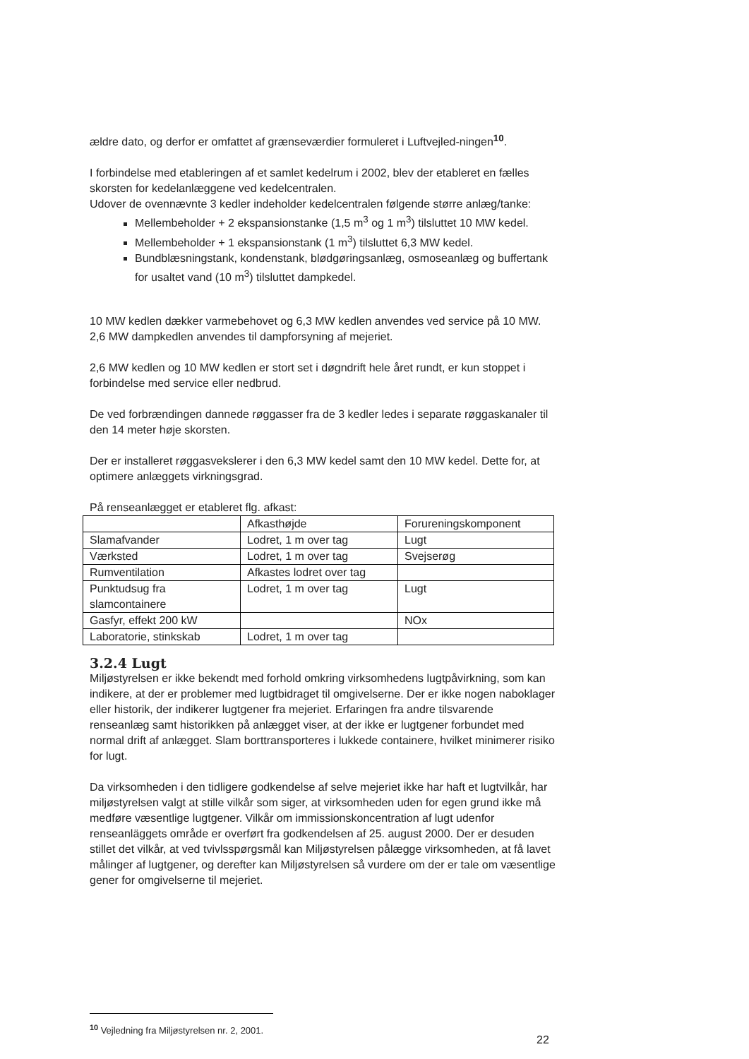ældre dato, og derfor er omfattet af grænseværdier formuleret i Luftvejled-ningen<sup>10</sup>.
I forbindelse med etableringen af et samlet kedelrum i 2002, blev der etableret en fælles skorsten for kedelanlæggene ved kedelcentralen.
Udover de ovennævnte 3 kedler indeholder kedelcentralen følgende større anlæg/tanke:
Mellembeholder + 2 ekspansionstanke (1,5 m<sup>3</sup> og 1 m<sup>3</sup>) tilsluttet 10 MW kedel.
Mellembeholder + 1 ekspansionstank (1 m<sup>3</sup>) tilsluttet 6,3 MW kedel.
Bundblæsningstank, kondenstank, blødgøringsanlæg, osmoseanlæg og buffertank for usaltet vand (10 m<sup>3</sup>) tilsluttet dampkedel.
10 MW kedlen dækker varmebehovet og 6,3 MW kedlen anvendes ved service på 10 MW. 2,6 MW dampkedlen anvendes til dampforsyning af mejeriet.
2,6 MW kedlen og 10 MW kedlen er stort set i døgndrift hele året rundt, er kun stoppet i forbindelse med service eller nedbrud.
De ved forbrændingen dannede røggasser fra de 3 kedler ledes i separate røggaskanaler til den 14 meter høje skorsten.
Der er installeret røggasvekslerer i den 6,3 MW kedel samt den 10 MW kedel. Dette for, at optimere anlæggets virkningsgrad.
På renseanlægget er etableret flg. afkast:
| | Afkasthøjde | Forureningskomponent |
| Slamafvander | Lodret, 1 m over tag | Lugt |
| Værksted | Lodret, 1 m over tag | Svejserøg |
| Rumventilation | Afkastes lodret over tag | |
| Punktudsug fra slamcontainere | Lodret, 1 m over tag | Lugt |
| Gasfyr, effekt 200 kW | | NOx |
| Laboratorie, stinkskab | Lodret, 1 m over tag | |
3.2.4 Lugt
Miljøstyrelsen er ikke bekendt med forhold omkring virksomhedens lugtpåvirkning, som kan indikere, at der er problemer med lugtbidraget til omgivelserne. Der er ikke nogen naboklager eller historik, der indikerer lugtgener fra mejeriet. Erfaringen fra andre tilsvarende renseanlæg samt historikken på anlægget viser, at der ikke er lugtgener forbundet med normal drift af anlægget. Slam borttransporteres i lukkede containere, hvilket minimerer risiko for lugt.
Da virksomheden i den tidligere godkendelse af selve mejeriet ikke har haft et lugtvilkår, har miljøstyrelsen valgt at stille vilkår som siger, at virksomheden uden for egen grund ikke må medføre væsentlige lugtgener. Vilkår om immissionskoncentration af lugt udenfor renseanläggets område er overført fra godkendelsen af 25. august 2000. Der er desuden stillet det vilkår, at ved tvivlsspørgsmål kan Miljøstyrelsen pålægge virksomheden, at få lavet målinger af lugtgener, og derefter kan Miljøstyrelsen så vurdere om der er tale om væsentlige gener for omgivelserne til mejeriet.
<sup>10</sup> Vejledning fra Miljøstyrelsen nr. 2, 2001.
22